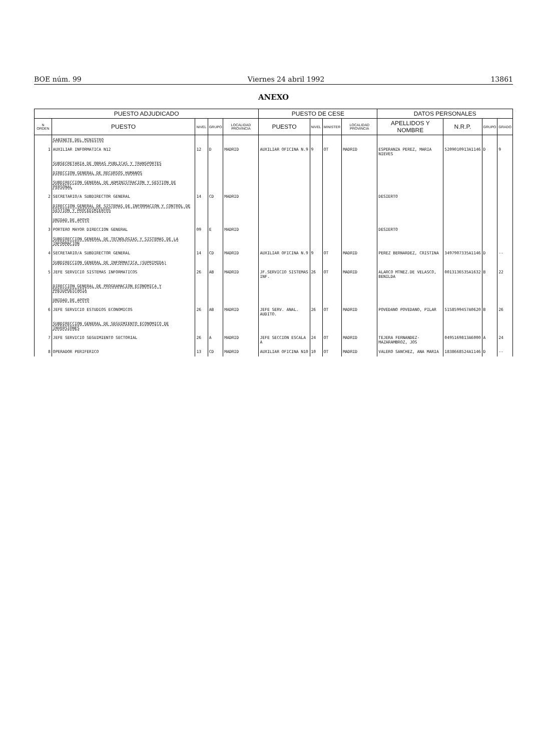BOE núm. 99 Viernes 24 abril 1992 13861
ANEXO
| PUESTO ADJUDICADO | | | | | PUESTO DE CESE | | | | DATOS PERSONALES | | | |
| --- | --- | --- | --- | --- | --- | --- | --- | --- | --- | --- | --- | --- |
| N ORDEN | PUESTO | NIVEL | GRUPO | LOCALIDAD PROVINCIA | PUESTO | NIVEL | MINISTER | LOCALIDAD PROVINCIA | APELLIDOS Y NOMBRE | N.R.P. | GRUPO | GRADO |
| | GABINETE DEL MINISTRO | | | | | | | | | | | |
| 1 | AUXILIAR INFORMATICA N12 | 12 | D | MADRID | AUXILIAR OFICINA N.9 | 9 | OT | MADRID | ESPERANZA PEREZ, MARIA NIEVES | 5209010913A1146 | D | 9 |
| | SUBSECRETARIA DE OBRAS PUBLICAS Y TRANSPORTES | | | | | | | | | | | |
| | DIRECCION GENERAL DE RECURSOS HUMANOS | | | | | | | | | | | |
| | SUBDIRECCION GENERAL DE ADMINISTRACION Y GESTION DE PERSONAL | | | | | | | | | | | |
| 2 | SECRETARIO/A SUBDIRECTOR GENERAL | 14 | CD | MADRID | | | | | DESIERTO | | | |
| | DIRECCION GENERAL DE SISTEMAS DE INFORMACION Y CONTROL DE GESTION Y PROCEDIMIENTOS | | | | | | | | | | | |
| | UNIDAD DE APOYO | | | | | | | | | | | |
| 3 | PORTERO MAYOR DIRECCION GENERAL | 09 | E | MADRID | | | | | DESIERTO | | | |
| | SUBDIRECCION GENERAL DE TECNOLOGIAS Y SISTEMAS DE LA INFORMACION | | | | | | | | | | | |
| 4 | SECRETARIO/A SUBDIRECTOR GENERAL | 14 | CD | MADRID | AUXILIAR OFICINA N.9 | 9 | OT | MADRID | PEREZ BERNARDEZ, CRISTINA | 3497907335A1146 | D | -- |
| | SUBDIRECCION GENERAL DE INFORMATICA (SUPRIMIDA) | | | | | | | | | | | |
| 5 | JEFE SERVICIO SISTEMAS INFORMATICOS | 26 | AB | MADRID | JF.SERVICIO SISTEMAS INF. | 26 | OT | MADRID | ALARCO MTNEZ.DE VELASCO, BENILDA | 0013136535A1632 | B | 22 |
| | DIRECCION GENERAL DE PROGRAMACION ECONOMICA Y PRESUPUESTARIA | | | | | | | | | | | |
| | UNIDAD DE APOYO | | | | | | | | | | | |
| 6 | JEFE SERVICIO ESTUDIOS ECONOMICOS | 26 | AB | MADRID | JEFE SERV. ANAL. AUDITO. | 26 | OT | MADRID | POVEDANO POVEDANO, PILAR | 5158599457A0620 | B | 26 |
| | SUBDIRECCION GENERAL DE SEGUIMIENTO ECONOMICO DE INVERSIONES | | | | | | | | | | | |
| 7 | JEFE SERVICIO SEGUIMIENTO SECTORIAL | 26 | A | MADRID | JEFE SECCION ESCALA A | 24 | OT | MADRID | TEJERA FERNANDEZ-MAZARAMBROZ, JOS | 0495169813A6000 | A | 24 |
| 8 | OPERADOR PERIFERICO | 13 | CD | MADRID | AUXILIAR OFICINA N10 | 10 | OT | MADRID | VALERO SANCHEZ, ANA MARIA | 1838668524A1146 | D | -- |